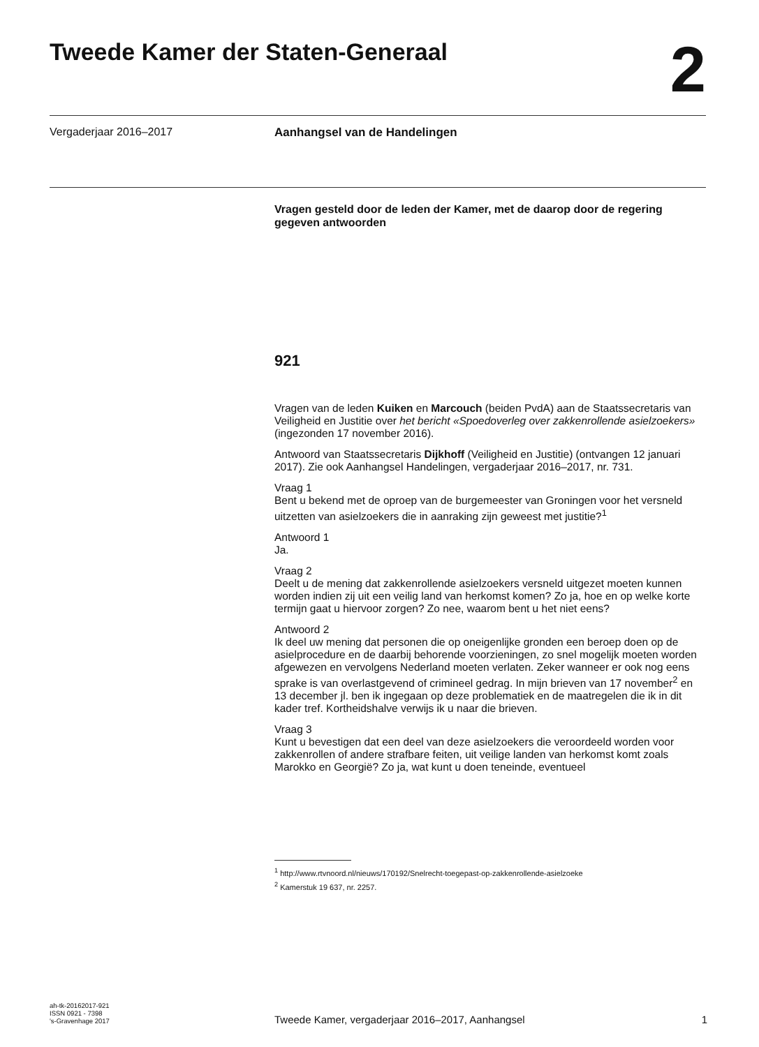Tweede Kamer der Staten-Generaal
2
Vergaderjaar 2016–2017 Aanhangsel van de Handelingen
Vragen gesteld door de leden der Kamer, met de daarop door de regering gegeven antwoorden
921
Vragen van de leden Kuiken en Marcouch (beiden PvdA) aan de Staatssecretaris van Veiligheid en Justitie over het bericht «Spoedoverleg over zakkenrollende asielzoekers» (ingezonden 17 november 2016).
Antwoord van Staatssecretaris Dijkhoff (Veiligheid en Justitie) (ontvangen 12 januari 2017). Zie ook Aanhangsel Handelingen, vergaderjaar 2016–2017, nr. 731.
Vraag 1
Bent u bekend met de oproep van de burgemeester van Groningen voor het versneld uitzetten van asielzoekers die in aanraking zijn geweest met justitie?<sup>1</sup>
Antwoord 1
Ja.
Vraag 2
Deelt u de mening dat zakkenrollende asielzoekers versneld uitgezet moeten kunnen worden indien zij uit een veilig land van herkomst komen? Zo ja, hoe en op welke korte termijn gaat u hiervoor zorgen? Zo nee, waarom bent u het niet eens?
Antwoord 2
Ik deel uw mening dat personen die op oneigenlijke gronden een beroep doen op de asielprocedure en de daarbij behorende voorzieningen, zo snel mogelijk moeten worden afgewezen en vervolgens Nederland moeten verlaten. Zeker wanneer er ook nog eens sprake is van overlastgevend of crimineel gedrag. In mijn brieven van 17 november<sup>2</sup> en 13 december jl. ben ik ingegaan op deze problematiek en de maatregelen die ik in dit kader tref. Kortheidshalve verwijs ik u naar die brieven.
Vraag 3
Kunt u bevestigen dat een deel van deze asielzoekers die veroordeeld worden voor zakkenrollen of andere strafbare feiten, uit veilige landen van herkomst komt zoals Marokko en Georgië? Zo ja, wat kunt u doen teneinde, eventueel
<sup>1</sup> http://www.rtvnoord.nl/nieuws/170192/Snelrecht-toegepast-op-zakkenrollende-asielzoeke
<sup>2</sup> Kamerstuk 19 637, nr. 2257.
ah-tk-20162017-921
ISSN 0921 - 7398
's-Gravenhage 2017
Tweede Kamer, vergaderjaar 2016–2017, Aanhangsel 1